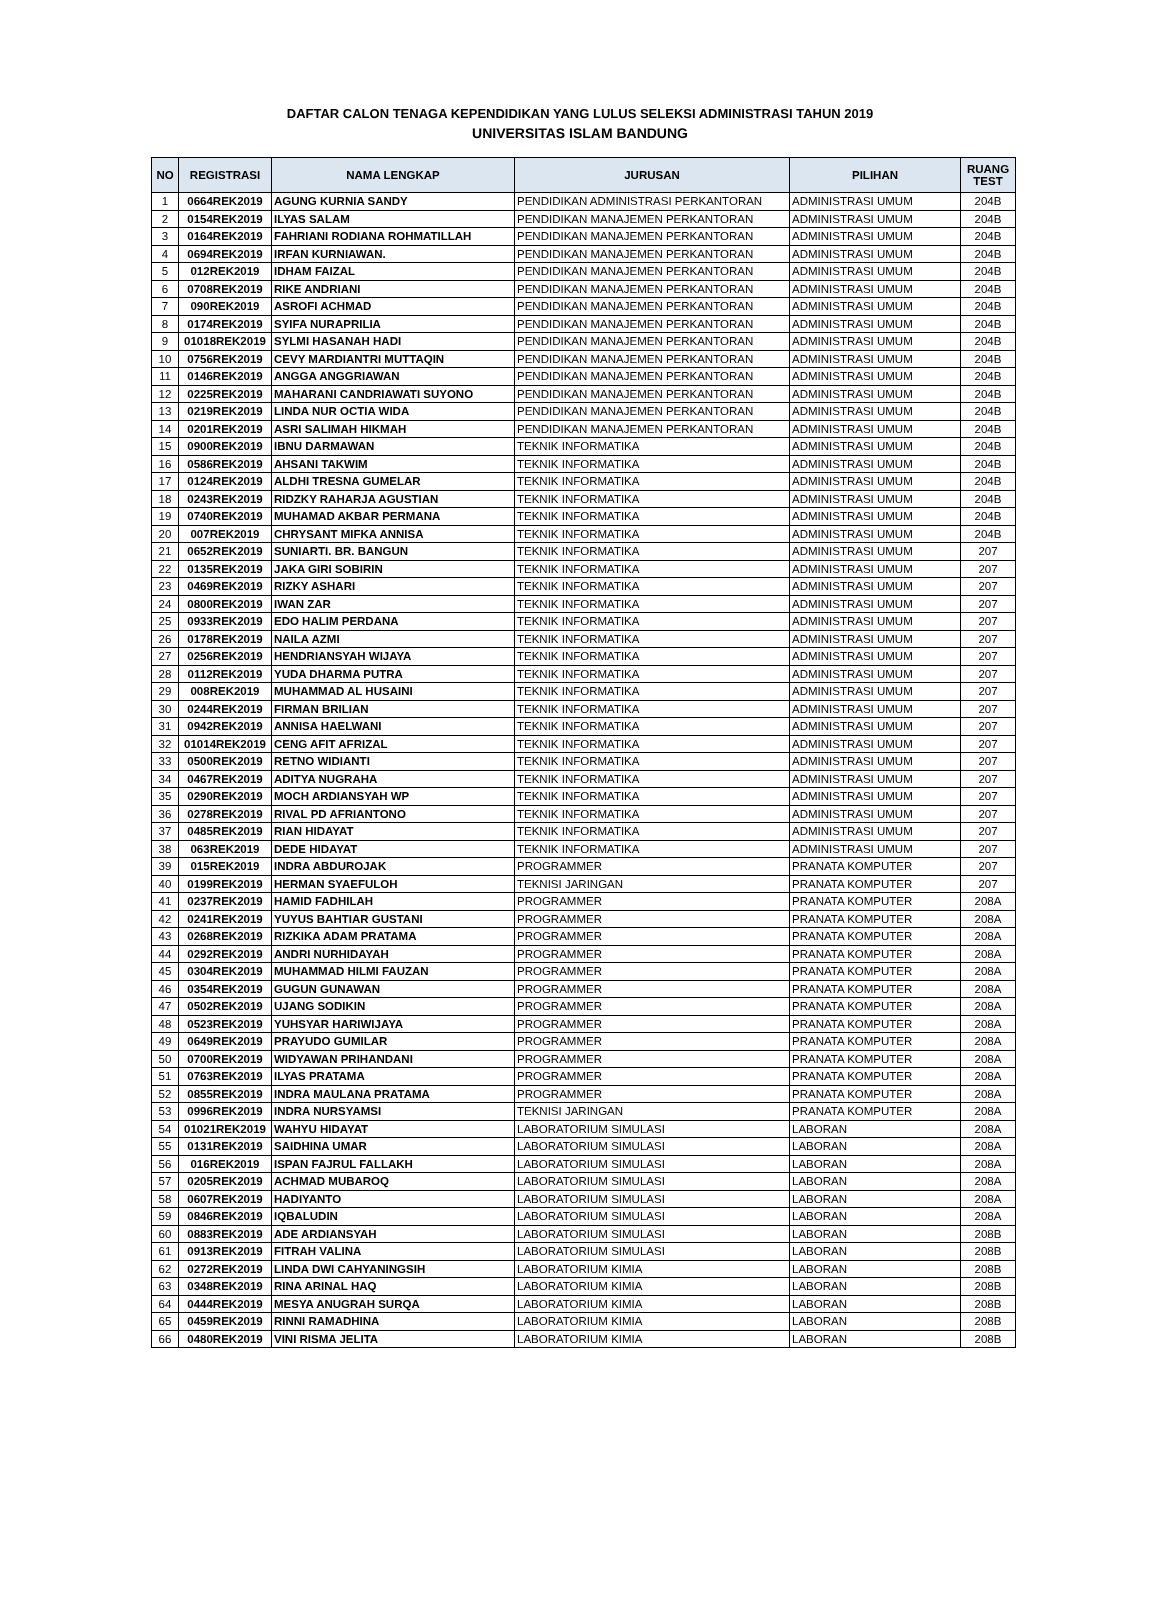DAFTAR CALON TENAGA KEPENDIDIKAN YANG LULUS SELEKSI ADMINISTRASI TAHUN 2019
UNIVERSITAS ISLAM BANDUNG
| NO | REGISTRASI | NAMA LENGKAP | JURUSAN | PILIHAN | RUANG TEST |
| --- | --- | --- | --- | --- | --- |
| 1 | 0664REK2019 | AGUNG KURNIA SANDY | PENDIDIKAN ADMINISTRASI PERKANTORAN | ADMINISTRASI UMUM | 204B |
| 2 | 0154REK2019 | ILYAS SALAM | PENDIDIKAN MANAJEMEN PERKANTORAN | ADMINISTRASI UMUM | 204B |
| 3 | 0164REK2019 | FAHRIANI RODIANA ROHMATILLAH | PENDIDIKAN MANAJEMEN PERKANTORAN | ADMINISTRASI UMUM | 204B |
| 4 | 0694REK2019 | IRFAN KURNIAWAN. | PENDIDIKAN MANAJEMEN PERKANTORAN | ADMINISTRASI UMUM | 204B |
| 5 | 012REK2019 | IDHAM FAIZAL | PENDIDIKAN MANAJEMEN PERKANTORAN | ADMINISTRASI UMUM | 204B |
| 6 | 0708REK2019 | RIKE ANDRIANI | PENDIDIKAN MANAJEMEN PERKANTORAN | ADMINISTRASI UMUM | 204B |
| 7 | 090REK2019 | ASROFI ACHMAD | PENDIDIKAN MANAJEMEN PERKANTORAN | ADMINISTRASI UMUM | 204B |
| 8 | 0174REK2019 | SYIFA NURAPRILIA | PENDIDIKAN MANAJEMEN PERKANTORAN | ADMINISTRASI UMUM | 204B |
| 9 | 01018REK2019 | SYLMI HASANAH HADI | PENDIDIKAN MANAJEMEN PERKANTORAN | ADMINISTRASI UMUM | 204B |
| 10 | 0756REK2019 | CEVY MARDIANTRI MUTTAQIN | PENDIDIKAN MANAJEMEN PERKANTORAN | ADMINISTRASI UMUM | 204B |
| 11 | 0146REK2019 | ANGGA ANGGRIAWAN | PENDIDIKAN MANAJEMEN PERKANTORAN | ADMINISTRASI UMUM | 204B |
| 12 | 0225REK2019 | MAHARANI CANDRIAWATI SUYONO | PENDIDIKAN MANAJEMEN PERKANTORAN | ADMINISTRASI UMUM | 204B |
| 13 | 0219REK2019 | LINDA NUR OCTIA WIDA | PENDIDIKAN MANAJEMEN PERKANTORAN | ADMINISTRASI UMUM | 204B |
| 14 | 0201REK2019 | ASRI SALIMAH HIKMAH | PENDIDIKAN MANAJEMEN PERKANTORAN | ADMINISTRASI UMUM | 204B |
| 15 | 0900REK2019 | IBNU DARMAWAN | TEKNIK INFORMATIKA | ADMINISTRASI UMUM | 204B |
| 16 | 0586REK2019 | AHSANI TAKWIM | TEKNIK INFORMATIKA | ADMINISTRASI UMUM | 204B |
| 17 | 0124REK2019 | ALDHI TRESNA GUMELAR | TEKNIK INFORMATIKA | ADMINISTRASI UMUM | 204B |
| 18 | 0243REK2019 | RIDZKY RAHARJA AGUSTIAN | TEKNIK INFORMATIKA | ADMINISTRASI UMUM | 204B |
| 19 | 0740REK2019 | MUHAMAD AKBAR PERMANA | TEKNIK INFORMATIKA | ADMINISTRASI UMUM | 204B |
| 20 | 007REK2019 | CHRYSANT MIFKA ANNISA | TEKNIK INFORMATIKA | ADMINISTRASI UMUM | 204B |
| 21 | 0652REK2019 | SUNIARTI. BR. BANGUN | TEKNIK INFORMATIKA | ADMINISTRASI UMUM | 207 |
| 22 | 0135REK2019 | JAKA GIRI SOBIRIN | TEKNIK INFORMATIKA | ADMINISTRASI UMUM | 207 |
| 23 | 0469REK2019 | RIZKY ASHARI | TEKNIK INFORMATIKA | ADMINISTRASI UMUM | 207 |
| 24 | 0800REK2019 | IWAN ZAR | TEKNIK INFORMATIKA | ADMINISTRASI UMUM | 207 |
| 25 | 0933REK2019 | EDO HALIM PERDANA | TEKNIK INFORMATIKA | ADMINISTRASI UMUM | 207 |
| 26 | 0178REK2019 | NAILA AZMI | TEKNIK INFORMATIKA | ADMINISTRASI UMUM | 207 |
| 27 | 0256REK2019 | HENDRIANSYAH WIJAYA | TEKNIK INFORMATIKA | ADMINISTRASI UMUM | 207 |
| 28 | 0112REK2019 | YUDA DHARMA PUTRA | TEKNIK INFORMATIKA | ADMINISTRASI UMUM | 207 |
| 29 | 008REK2019 | MUHAMMAD AL HUSAINI | TEKNIK INFORMATIKA | ADMINISTRASI UMUM | 207 |
| 30 | 0244REK2019 | FIRMAN BRILIAN | TEKNIK INFORMATIKA | ADMINISTRASI UMUM | 207 |
| 31 | 0942REK2019 | ANNISA HAELWANI | TEKNIK INFORMATIKA | ADMINISTRASI UMUM | 207 |
| 32 | 01014REK2019 | CENG AFIT AFRIZAL | TEKNIK INFORMATIKA | ADMINISTRASI UMUM | 207 |
| 33 | 0500REK2019 | RETNO WIDIANTI | TEKNIK INFORMATIKA | ADMINISTRASI UMUM | 207 |
| 34 | 0467REK2019 | ADITYA NUGRAHA | TEKNIK INFORMATIKA | ADMINISTRASI UMUM | 207 |
| 35 | 0290REK2019 | MOCH ARDIANSYAH WP | TEKNIK INFORMATIKA | ADMINISTRASI UMUM | 207 |
| 36 | 0278REK2019 | RIVAL PD AFRIANTONO | TEKNIK INFORMATIKA | ADMINISTRASI UMUM | 207 |
| 37 | 0485REK2019 | RIAN HIDAYAT | TEKNIK INFORMATIKA | ADMINISTRASI UMUM | 207 |
| 38 | 063REK2019 | DEDE HIDAYAT | TEKNIK INFORMATIKA | ADMINISTRASI UMUM | 207 |
| 39 | 015REK2019 | INDRA ABDUROJAK | PROGRAMMER | PRANATA KOMPUTER | 207 |
| 40 | 0199REK2019 | HERMAN SYAEFULOH | TEKNISI JARINGAN | PRANATA KOMPUTER | 207 |
| 41 | 0237REK2019 | HAMID FADHILAH | PROGRAMMER | PRANATA KOMPUTER | 208A |
| 42 | 0241REK2019 | YUYUS BAHTIAR GUSTANI | PROGRAMMER | PRANATA KOMPUTER | 208A |
| 43 | 0268REK2019 | RIZKIKA ADAM PRATAMA | PROGRAMMER | PRANATA KOMPUTER | 208A |
| 44 | 0292REK2019 | ANDRI NURHIDAYAH | PROGRAMMER | PRANATA KOMPUTER | 208A |
| 45 | 0304REK2019 | MUHAMMAD HILMI FAUZAN | PROGRAMMER | PRANATA KOMPUTER | 208A |
| 46 | 0354REK2019 | GUGUN GUNAWAN | PROGRAMMER | PRANATA KOMPUTER | 208A |
| 47 | 0502REK2019 | UJANG SODIKIN | PROGRAMMER | PRANATA KOMPUTER | 208A |
| 48 | 0523REK2019 | YUHSYAR HARIWIJAYA | PROGRAMMER | PRANATA KOMPUTER | 208A |
| 49 | 0649REK2019 | PRAYUDO GUMILAR | PROGRAMMER | PRANATA KOMPUTER | 208A |
| 50 | 0700REK2019 | WIDYAWAN PRIHANDANI | PROGRAMMER | PRANATA KOMPUTER | 208A |
| 51 | 0763REK2019 | ILYAS PRATAMA | PROGRAMMER | PRANATA KOMPUTER | 208A |
| 52 | 0855REK2019 | INDRA MAULANA PRATAMA | PROGRAMMER | PRANATA KOMPUTER | 208A |
| 53 | 0996REK2019 | INDRA NURSYAMSI | TEKNISI JARINGAN | PRANATA KOMPUTER | 208A |
| 54 | 01021REK2019 | WAHYU HIDAYAT | LABORATORIUM SIMULASI | LABORAN | 208A |
| 55 | 0131REK2019 | SAIDHINA UMAR | LABORATORIUM SIMULASI | LABORAN | 208A |
| 56 | 016REK2019 | ISPAN FAJRUL FALLAKH | LABORATORIUM SIMULASI | LABORAN | 208A |
| 57 | 0205REK2019 | ACHMAD MUBAROQ | LABORATORIUM SIMULASI | LABORAN | 208A |
| 58 | 0607REK2019 | HADIYANTO | LABORATORIUM SIMULASI | LABORAN | 208A |
| 59 | 0846REK2019 | IQBALUDIN | LABORATORIUM SIMULASI | LABORAN | 208A |
| 60 | 0883REK2019 | ADE ARDIANSYAH | LABORATORIUM SIMULASI | LABORAN | 208B |
| 61 | 0913REK2019 | FITRAH VALINA | LABORATORIUM SIMULASI | LABORAN | 208B |
| 62 | 0272REK2019 | LINDA DWI CAHYANINGSIH | LABORATORIUM KIMIA | LABORAN | 208B |
| 63 | 0348REK2019 | RINA ARINAL HAQ | LABORATORIUM KIMIA | LABORAN | 208B |
| 64 | 0444REK2019 | MESYA ANUGRAH SURQA | LABORATORIUM KIMIA | LABORAN | 208B |
| 65 | 0459REK2019 | RINNI RAMADHINA | LABORATORIUM KIMIA | LABORAN | 208B |
| 66 | 0480REK2019 | VINI RISMA JELITA | LABORATORIUM KIMIA | LABORAN | 208B |